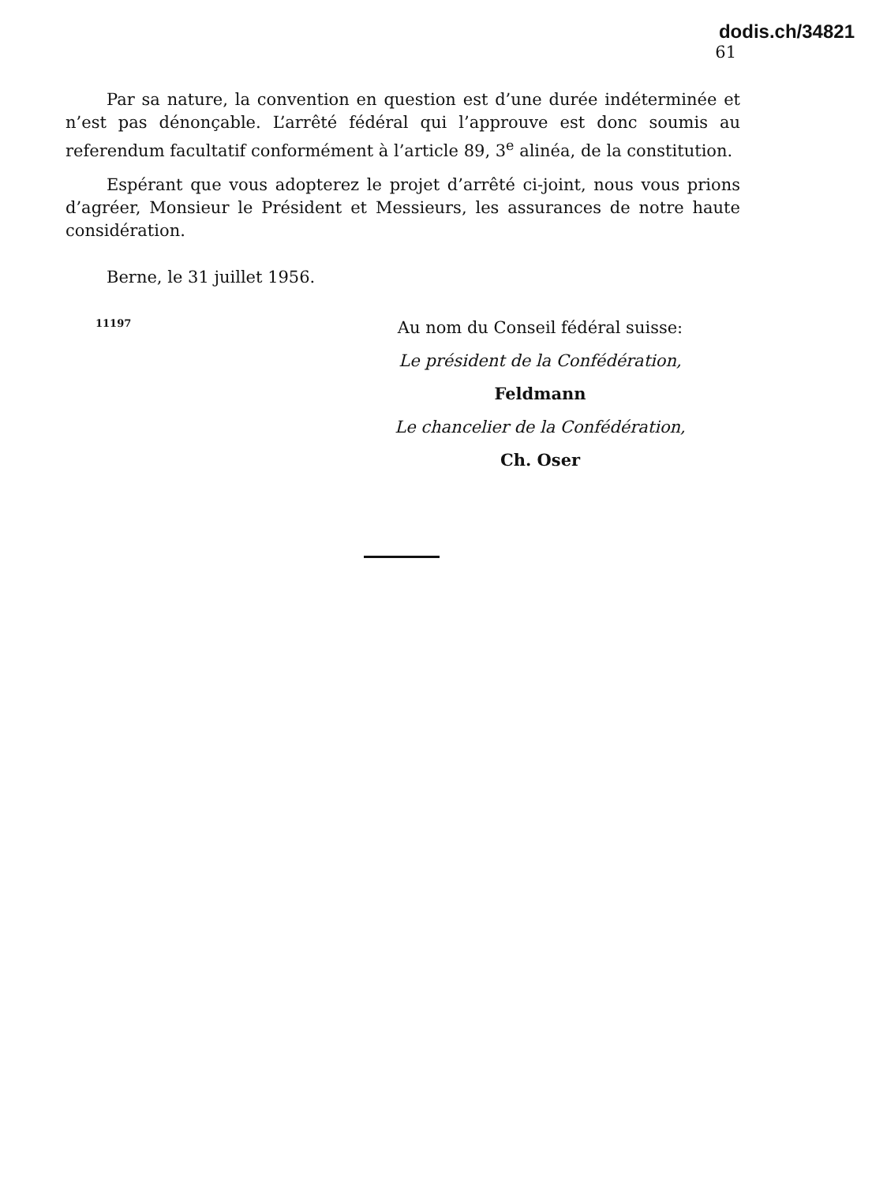dodis.ch/34821
61
Par sa nature, la convention en question est d’une durée indéterminée et n’est pas dénonçable. L’arrêté fédéral qui l’approuve est donc soumis au referendum facultatif conformément à l’article 89, 3<sup>e</sup> alinéa, de la constitution.
Espérant que vous adopterez le projet d’arrêté ci-joint, nous vous prions d’agréer, Monsieur le Président et Messieurs, les assurances de notre haute considération.
Berne, le 31 juillet 1956.
11197
Au nom du Conseil fédéral suisse:
Le président de la Confédération,
Feldmann
Le chancelier de la Confédération,
Ch. Oser